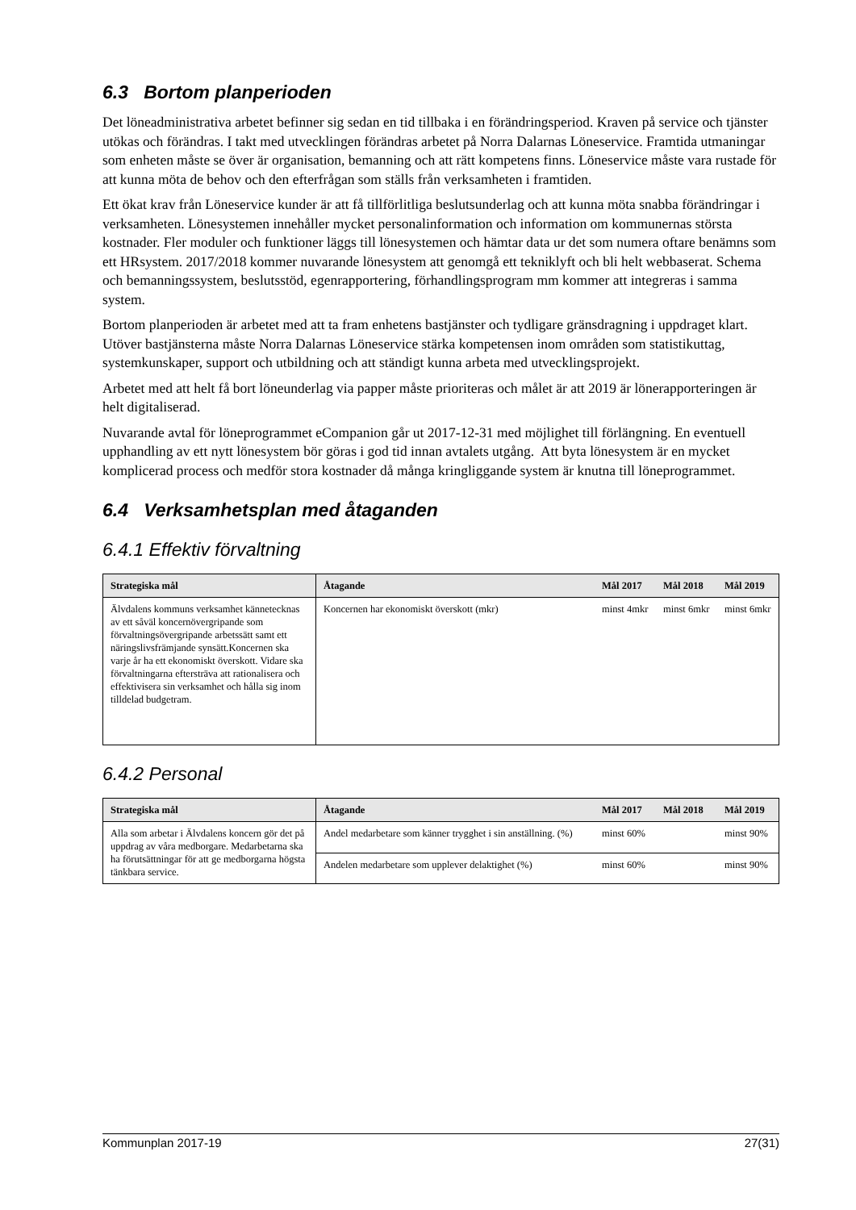6.3 Bortom planperioden
Det löneadministrativa arbetet befinner sig sedan en tid tillbaka i en förändringsperiod. Kraven på service och tjänster utökas och förändras. I takt med utvecklingen förändras arbetet på Norra Dalarnas Löneservice. Framtida utmaningar som enheten måste se över är organisation, bemanning och att rätt kompetens finns. Löneservice måste vara rustade för att kunna möta de behov och den efterfrågan som ställs från verksamheten i framtiden.
Ett ökat krav från Löneservice kunder är att få tillförlitliga beslutsunderlag och att kunna möta snabba förändringar i verksamheten. Lönesystemen innehåller mycket personalinformation och information om kommunernas största kostnader. Fler moduler och funktioner läggs till lönesystemen och hämtar data ur det som numera oftare benämns som ett HRsystem. 2017/2018 kommer nuvarande lönesystem att genomgå ett tekniklyft och bli helt webbaserat. Schema och bemanningssystem, beslutsstöd, egenrapportering, förhandlingsprogram mm kommer att integreras i samma system.
Bortom planperioden är arbetet med att ta fram enhetens bastjänster och tydligare gränsdragning i uppdraget klart. Utöver bastjänsterna måste Norra Dalarnas Löneservice stärka kompetensen inom områden som statistikuttag, systemkunskaper, support och utbildning och att ständigt kunna arbeta med utvecklingsprojekt.
Arbetet med att helt få bort löneunderlag via papper måste prioriteras och målet är att 2019 är lönerapporteringen är helt digitaliserad.
Nuvarande avtal för löneprogrammet eCompanion går ut 2017-12-31 med möjlighet till förlängning. En eventuell upphandling av ett nytt lönesystem bör göras i god tid innan avtalets utgång. Att byta lönesystem är en mycket komplicerad process och medför stora kostnader då många kringliggande system är knutna till löneprogrammet.
6.4 Verksamhetsplan med åtaganden
6.4.1 Effektiv förvaltning
| Strategiska mål | Åtagande | Mål 2017 | Mål 2018 | Mål 2019 |
| --- | --- | --- | --- | --- |
| Älvdalens kommuns verksamhet kännetecknas av ett såväl koncernövergripande som förvaltningsövergripande arbetssätt samt ett näringslivsfrämjande synsätt.Koncernen ska varje år ha ett ekonomiskt överskott. Vidare ska förvaltningarna eftersträva att rationalisera och effektivisera sin verksamhet och hålla sig inom tilldelad budgetram. | Koncernen har ekonomiskt överskott (mkr) | minst 4mkr | minst 6mkr | minst 6mkr |
6.4.2 Personal
| Strategiska mål | Åtagande | Mål 2017 | Mål 2018 | Mål 2019 |
| --- | --- | --- | --- | --- |
| Alla som arbetar i Älvdalens koncern gör det på uppdrag av våra medborgare. Medarbetarna ska ha förutsättningar för att ge medborgarna högsta tänkbara service. | Andel medarbetare som känner trygghet i sin anställning. (%) | minst 60% | | minst 90% |
| | Andelen medarbetare som upplever delaktighet (%) | minst 60% | | minst 90% |
Kommunplan 2017-19 27(31)